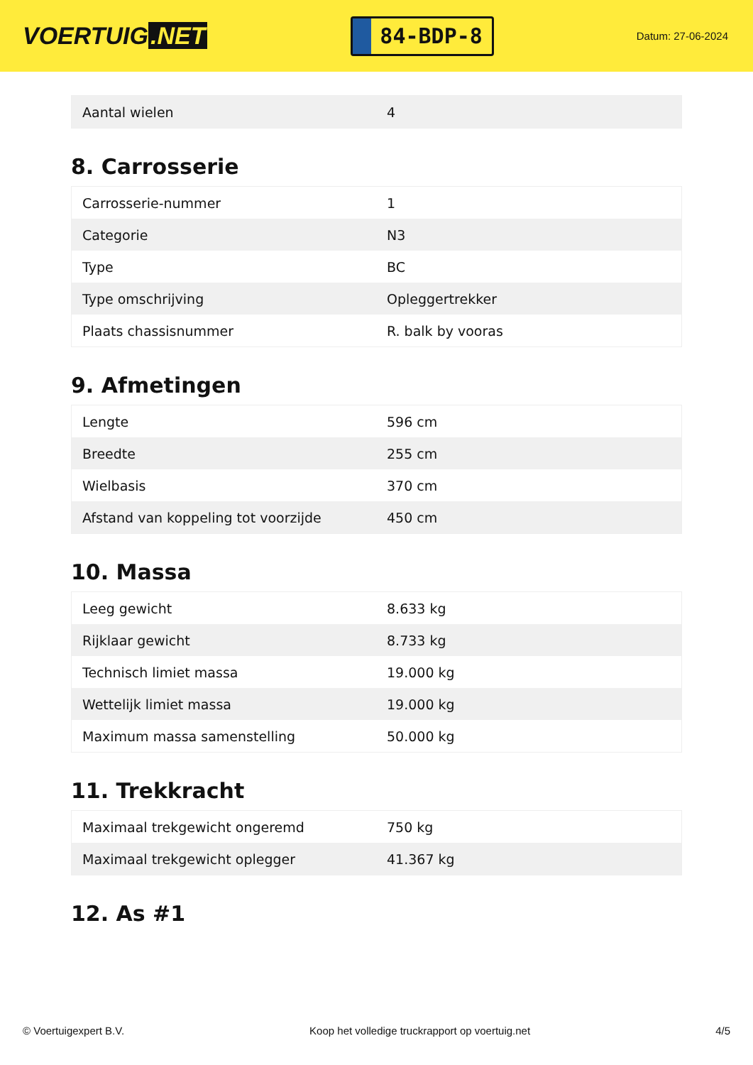VOERTUIG.NET
84-BDP-8
Datum: 27-06-2024
| Aantal wielen | 4 |
8. Carrosserie
| Carrosserie-nummer | 1 |
| Categorie | N3 |
| Type | BC |
| Type omschrijving | Opleggertrekker |
| Plaats chassisnummer | R. balk by vooras |
9. Afmetingen
| Lengte | 596 cm |
| Breedte | 255 cm |
| Wielbasis | 370 cm |
| Afstand van koppeling tot voorzijde | 450 cm |
10. Massa
| Leeg gewicht | 8.633 kg |
| Rijklaar gewicht | 8.733 kg |
| Technisch limiet massa | 19.000 kg |
| Wettelijk limiet massa | 19.000 kg |
| Maximum massa samenstelling | 50.000 kg |
11. Trekkracht
| Maximaal trekgewicht ongeremd | 750 kg |
| Maximaal trekgewicht oplegger | 41.367 kg |
12. As #1
© Voertuigexpert B.V. Koop het volledige truckrapport op voertuig.net 4/5